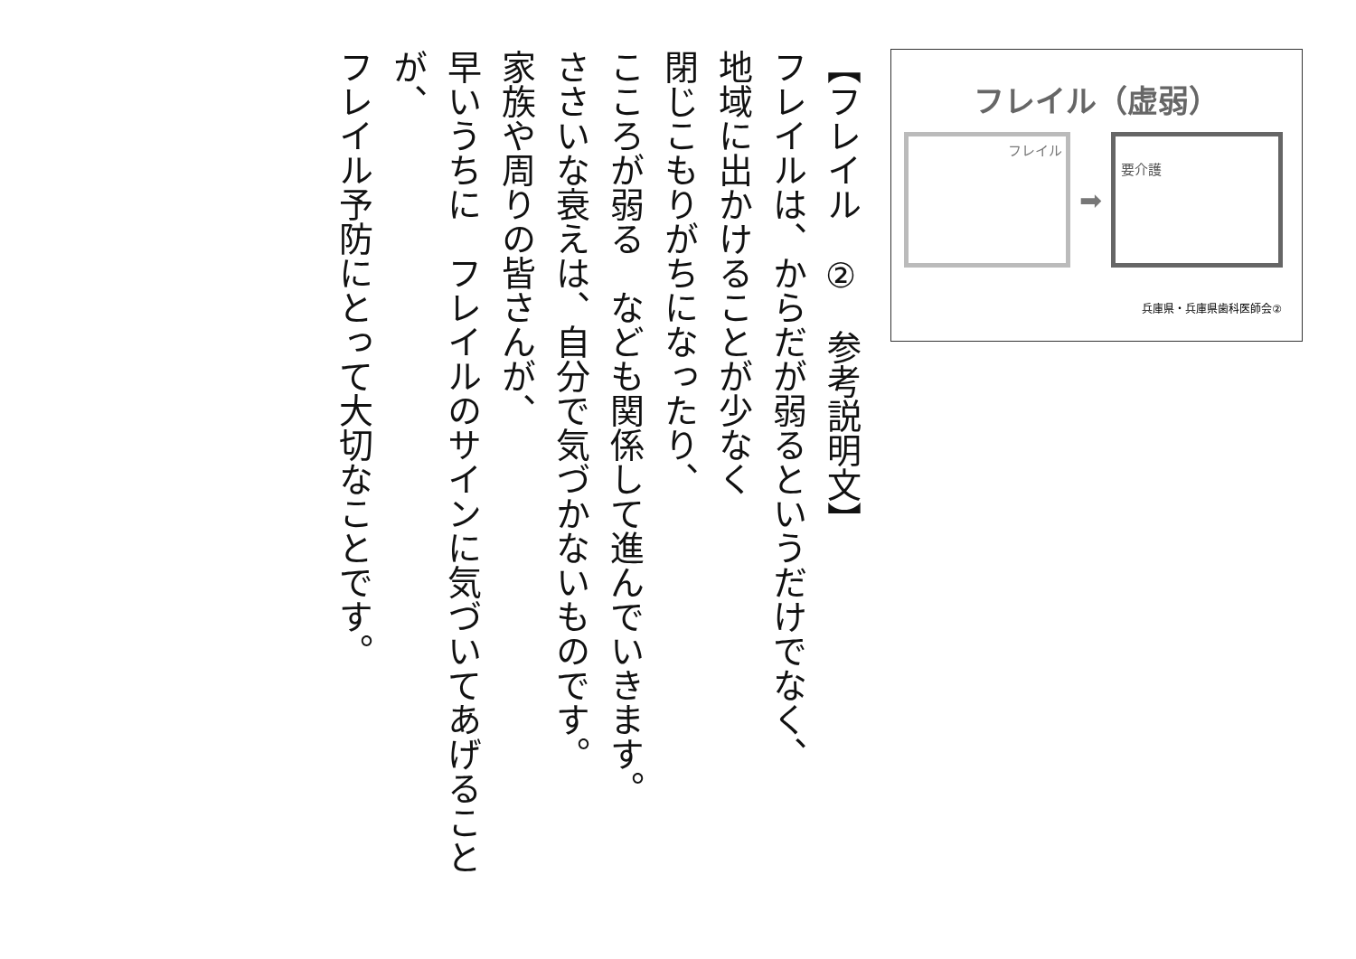【フレイル　②　参考説明文】
フレイルは、からだが弱るというだけでなく、
地域に出かけることが少なく
閉じこもりがちになったり、
こころが弱る　なども関係して進んでいきます。
ささいな衰えは、自分で気づかないものです。
家族や周りの皆さんが、
早いうちに　フレイルのサインに気づいてあげることが、
フレイル予防にとって大切なことです。
フレイル（虚弱）
フレイル
➡
要介護
兵庫県・兵庫県歯科医師会②